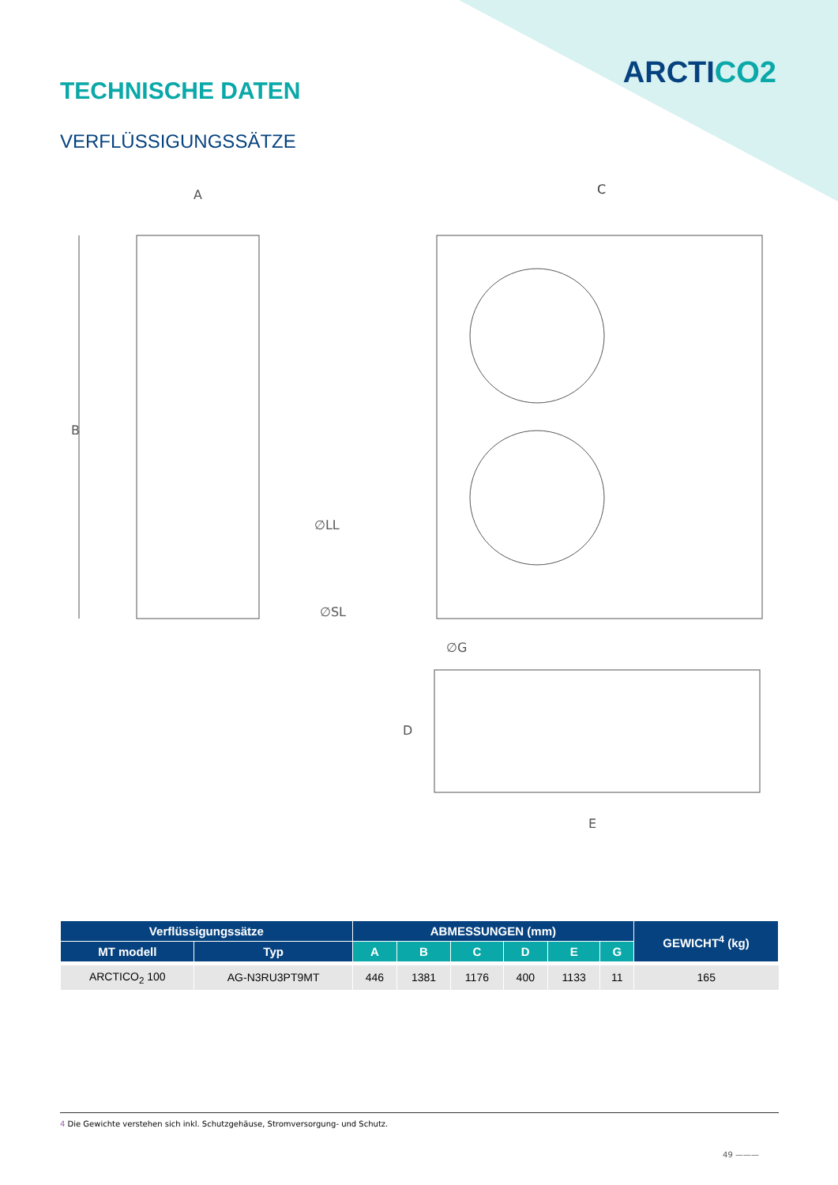ARCTICO2
TECHNISCHE DATEN
VERFLÜSSIGUNGSSÄTZE
A
B
∅LL
∅SL
C
∅G
D
E
| Verflüssigungssätze | | ABMESSUNGEN (mm) | | | | | | GEWICHT<sup>4</sup> (kg) |
| --- | --- | --- | --- | --- | --- | --- | --- | --- |
| MT modell | Typ | A | B | C | D | E | G | |
| ARCTICO<sub>2</sub> 100 | AG-N3RU3PT9MT | 446 | 1381 | 1176 | 400 | 1133 | 11 | 165 |
4 Die Gewichte verstehen sich inkl. Schutzgehäuse, Stromversorgung- und Schutz.
49 ———